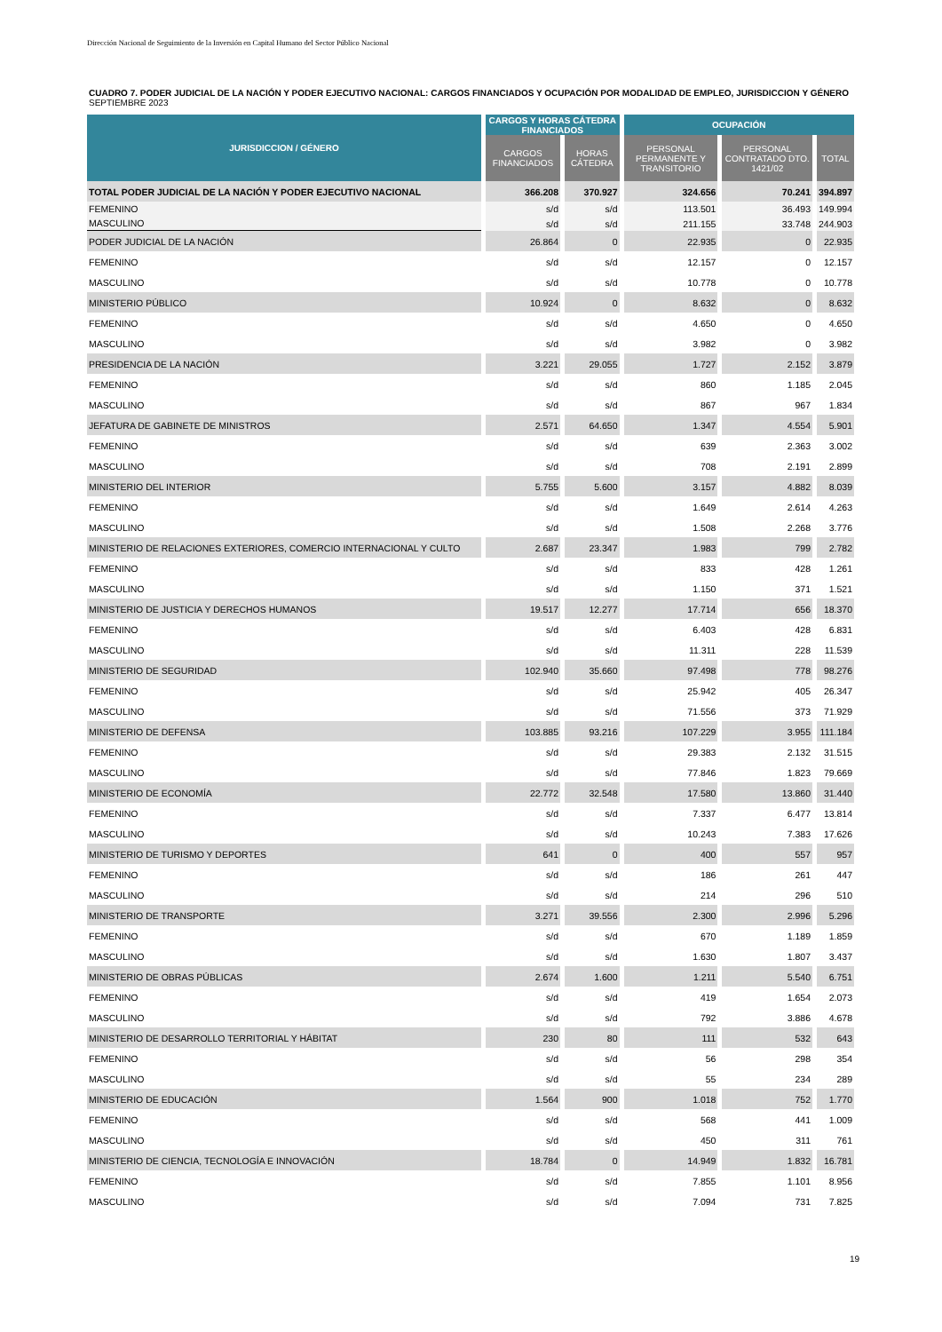Dirección Nacional de Seguimiento de la Inversión en Capital Humano del Sector Público Nacional
CUADRO 7. PODER JUDICIAL DE LA NACIÓN Y PODER EJECUTIVO NACIONAL: CARGOS FINANCIADOS Y OCUPACIÓN POR MODALIDAD DE EMPLEO, JURISDICCION Y GÉNERO
SEPTIEMBRE 2023
| JURISDICCION / GÉNERO | CARGOS Y HORAS CÁTEDRA FINANCIADOS | | OCUPACIÓN | | |
| --- | --- | --- | --- | --- | --- |
| | CARGOS FINANCIADOS | HORAS CÁTEDRA | PERSONAL PERMANENTE Y TRANSITORIO | PERSONAL CONTRATADO DTO. 1421/02 | TOTAL |
| TOTAL PODER JUDICIAL DE LA NACIÓN Y PODER EJECUTIVO NACIONAL | 366.208 | 370.927 | 324.656 | 70.241 | 394.897 |
| FEMENINO | s/d | s/d | 113.501 | 36.493 | 149.994 |
| MASCULINO | s/d | s/d | 211.155 | 33.748 | 244.903 |
| PODER JUDICIAL DE LA NACIÓN | 26.864 | 0 | 22.935 | 0 | 22.935 |
| FEMENINO | s/d | s/d | 12.157 | 0 | 12.157 |
| MASCULINO | s/d | s/d | 10.778 | 0 | 10.778 |
| MINISTERIO PÚBLICO | 10.924 | 0 | 8.632 | 0 | 8.632 |
| FEMENINO | s/d | s/d | 4.650 | 0 | 4.650 |
| MASCULINO | s/d | s/d | 3.982 | 0 | 3.982 |
| PRESIDENCIA DE LA NACIÓN | 3.221 | 29.055 | 1.727 | 2.152 | 3.879 |
| FEMENINO | s/d | s/d | 860 | 1.185 | 2.045 |
| MASCULINO | s/d | s/d | 867 | 967 | 1.834 |
| JEFATURA DE GABINETE DE MINISTROS | 2.571 | 64.650 | 1.347 | 4.554 | 5.901 |
| FEMENINO | s/d | s/d | 639 | 2.363 | 3.002 |
| MASCULINO | s/d | s/d | 708 | 2.191 | 2.899 |
| MINISTERIO DEL INTERIOR | 5.755 | 5.600 | 3.157 | 4.882 | 8.039 |
| FEMENINO | s/d | s/d | 1.649 | 2.614 | 4.263 |
| MASCULINO | s/d | s/d | 1.508 | 2.268 | 3.776 |
| MINISTERIO DE RELACIONES EXTERIORES, COMERCIO INTERNACIONAL Y CULTO | 2.687 | 23.347 | 1.983 | 799 | 2.782 |
| FEMENINO | s/d | s/d | 833 | 428 | 1.261 |
| MASCULINO | s/d | s/d | 1.150 | 371 | 1.521 |
| MINISTERIO DE JUSTICIA Y DERECHOS HUMANOS | 19.517 | 12.277 | 17.714 | 656 | 18.370 |
| FEMENINO | s/d | s/d | 6.403 | 428 | 6.831 |
| MASCULINO | s/d | s/d | 11.311 | 228 | 11.539 |
| MINISTERIO DE SEGURIDAD | 102.940 | 35.660 | 97.498 | 778 | 98.276 |
| FEMENINO | s/d | s/d | 25.942 | 405 | 26.347 |
| MASCULINO | s/d | s/d | 71.556 | 373 | 71.929 |
| MINISTERIO DE DEFENSA | 103.885 | 93.216 | 107.229 | 3.955 | 111.184 |
| FEMENINO | s/d | s/d | 29.383 | 2.132 | 31.515 |
| MASCULINO | s/d | s/d | 77.846 | 1.823 | 79.669 |
| MINISTERIO DE ECONOMÍA | 22.772 | 32.548 | 17.580 | 13.860 | 31.440 |
| FEMENINO | s/d | s/d | 7.337 | 6.477 | 13.814 |
| MASCULINO | s/d | s/d | 10.243 | 7.383 | 17.626 |
| MINISTERIO DE TURISMO Y DEPORTES | 641 | 0 | 400 | 557 | 957 |
| FEMENINO | s/d | s/d | 186 | 261 | 447 |
| MASCULINO | s/d | s/d | 214 | 296 | 510 |
| MINISTERIO DE TRANSPORTE | 3.271 | 39.556 | 2.300 | 2.996 | 5.296 |
| FEMENINO | s/d | s/d | 670 | 1.189 | 1.859 |
| MASCULINO | s/d | s/d | 1.630 | 1.807 | 3.437 |
| MINISTERIO DE OBRAS PÚBLICAS | 2.674 | 1.600 | 1.211 | 5.540 | 6.751 |
| FEMENINO | s/d | s/d | 419 | 1.654 | 2.073 |
| MASCULINO | s/d | s/d | 792 | 3.886 | 4.678 |
| MINISTERIO DE DESARROLLO TERRITORIAL Y HÁBITAT | 230 | 80 | 111 | 532 | 643 |
| FEMENINO | s/d | s/d | 56 | 298 | 354 |
| MASCULINO | s/d | s/d | 55 | 234 | 289 |
| MINISTERIO DE EDUCACIÓN | 1.564 | 900 | 1.018 | 752 | 1.770 |
| FEMENINO | s/d | s/d | 568 | 441 | 1.009 |
| MASCULINO | s/d | s/d | 450 | 311 | 761 |
| MINISTERIO DE CIENCIA, TECNOLOGÍA E INNOVACIÓN | 18.784 | 0 | 14.949 | 1.832 | 16.781 |
| FEMENINO | s/d | s/d | 7.855 | 1.101 | 8.956 |
| MASCULINO | s/d | s/d | 7.094 | 731 | 7.825 |
19